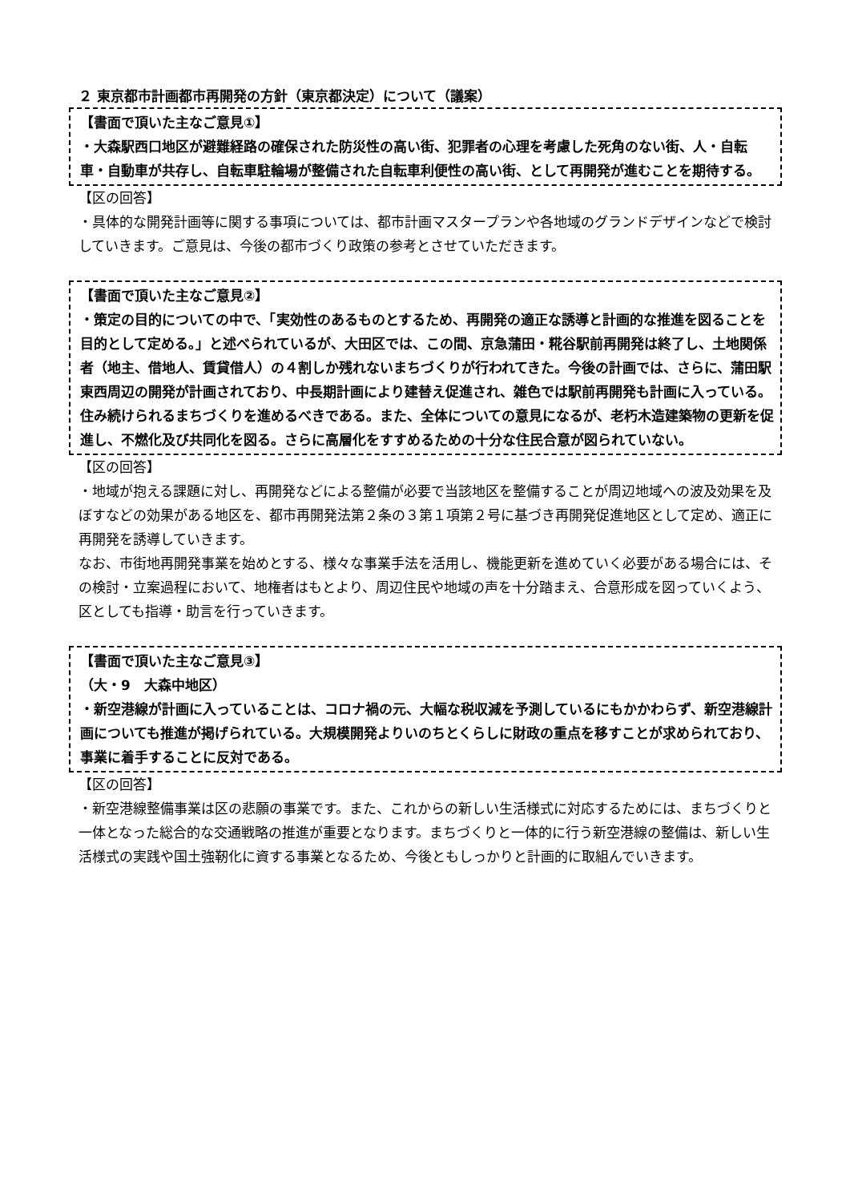２ 東京都市計画都市再開発の方針（東京都決定）について（議案）
【書面で頂いた主なご意見①】
・大森駅西口地区が避難経路の確保された防災性の高い街、犯罪者の心理を考慮した死角のない街、人・自転車・自動車が共存し、自転車駐輪場が整備された自転車利便性の高い街、として再開発が進むことを期待する。
【区の回答】
・具体的な開発計画等に関する事項については、都市計画マスタープランや各地域のグランドデザインなどで検討していきます。ご意見は、今後の都市づくり政策の参考とさせていただきます。
【書面で頂いた主なご意見②】
・策定の目的についての中で、「実効性のあるものとするため、再開発の適正な誘導と計画的な推進を図ることを目的として定める。」と述べられているが、大田区では、この間、京急蒲田・糀谷駅前再開発は終了し、土地関係者（地主、借地人、賃貸借人）の４割しか残れないまちづくりが行われてきた。今後の計画では、さらに、蒲田駅東西周辺の開発が計画されており、中長期計画により建替え促進され、雑色では駅前再開発も計画に入っている。住み続けられるまちづくりを進めるべきである。また、全体についての意見になるが、老朽木造建築物の更新を促進し、不燃化及び共同化を図る。さらに高層化をすすめるための十分な住民合意が図られていない。
【区の回答】
・地域が抱える課題に対し、再開発などによる整備が必要で当該地区を整備することが周辺地域への波及効果を及ぼすなどの効果がある地区を、都市再開発法第２条の３第１項第２号に基づき再開発促進地区として定め、適正に再開発を誘導していきます。
なお、市街地再開発事業を始めとする、様々な事業手法を活用し、機能更新を進めていく必要がある場合には、その検討・立案過程において、地権者はもとより、周辺住民や地域の声を十分踏まえ、合意形成を図っていくよう、区としても指導・助言を行っていきます。
【書面で頂いた主なご意見③】
（大・9　大森中地区）
・新空港線が計画に入っていることは、コロナ禍の元、大幅な税収減を予測しているにもかかわらず、新空港線計画についても推進が掲げられている。大規模開発よりいのちとくらしに財政の重点を移すことが求められており、事業に着手することに反対である。
【区の回答】
・新空港線整備事業は区の悲願の事業です。また、これからの新しい生活様式に対応するためには、まちづくりと一体となった総合的な交通戦略の推進が重要となります。まちづくりと一体的に行う新空港線の整備は、新しい生活様式の実践や国土強靭化に資する事業となるため、今後ともしっかりと計画的に取組んでいきます。